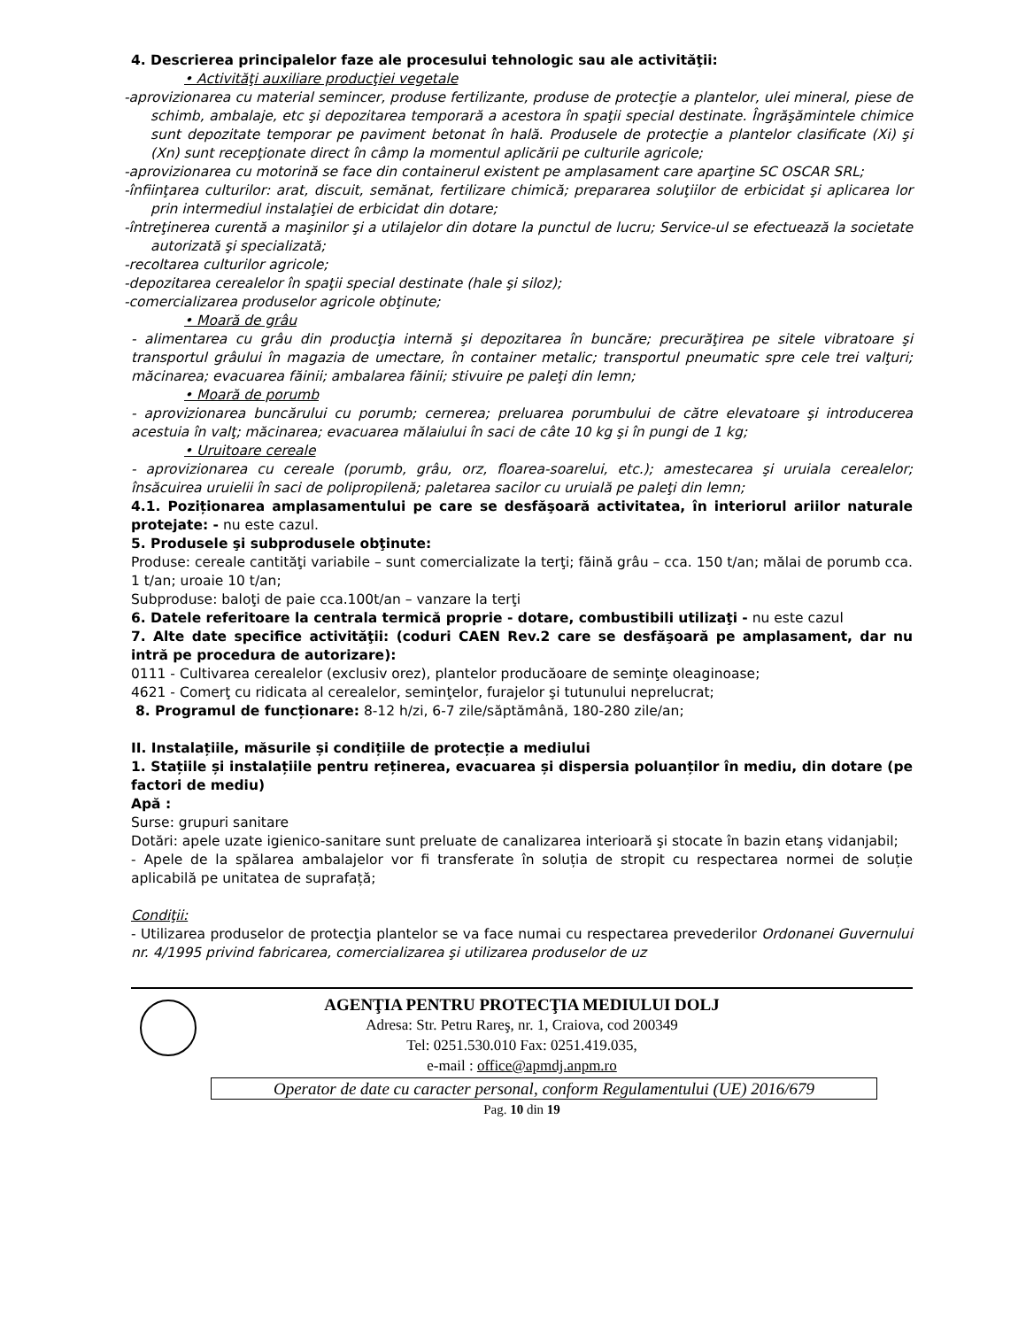4. Descrierea principalelor faze ale procesului tehnologic sau ale activităţii:
• Activităţi auxiliare producţiei vegetale
-aprovizionarea cu material semincer, produse fertilizante, produse de protecţie a plantelor, ulei mineral, piese de schimb, ambalaje, etc şi depozitarea temporară a acestora în spaţii special destinate. Îngrăşămintele chimice sunt depozitate temporar pe paviment betonat în hală. Produsele de protecţie a plantelor clasificate (Xi) şi (Xn) sunt recepţionate direct în câmp la momentul aplicării pe culturile agricole;
-aprovizionarea cu motorină se face din containerul existent pe amplasament care aparţine SC OSCAR SRL;
-înfiinţarea culturilor: arat, discuit, semănat, fertilizare chimică; prepararea soluţiilor de erbicidat şi aplicarea lor prin intermediul instalaţiei de erbicidat din dotare;
-întreţinerea curentă a maşinilor şi a utilajelor din dotare la punctul de lucru; Service-ul se efectuează la societate autorizată şi specializată;
-recoltarea culturilor agricole;
-depozitarea cerealelor în spaţii special destinate (hale şi siloz);
-comercializarea produselor agricole obţinute;
• Moară de grâu
- alimentarea cu grâu din producţia internă şi depozitarea în buncăre; precurăţirea pe sitele vibratoare şi transportul grâului în magazia de umectare, în container metalic; transportul pneumatic spre cele trei valţuri; măcinarea; evacuarea făinii; ambalarea făinii; stivuire pe paleţi din lemn;
• Moară de porumb
- aprovizionarea buncărului cu porumb; cernerea; preluarea porumbului de către elevatoare şi introducerea acestuia în valţ; măcinarea; evacuarea mălaiului în saci de câte 10 kg şi în pungi de 1 kg;
• Uruitoare cereale
- aprovizionarea cu cereale (porumb, grâu, orz, floarea-soarelui, etc.); amestecarea şi uruiala cerealelor; însăcuirea uruielii în saci de polipropilenă; paletarea sacilor cu uruială pe paleţi din lemn;
4.1. Poziționarea amplasamentului pe care se desfăşoară activitatea, în interiorul ariilor naturale protejate: - nu este cazul.
5. Produsele şi subprodusele obţinute:
Produse: cereale cantităţi variabile – sunt comercializate la terţi; făină grâu – cca. 150 t/an; mălai de porumb cca. 1 t/an; uroaie 10 t/an;
Subproduse: baloţi de paie cca.100t/an – vanzare la terţi
6. Datele referitoare la centrala termică proprie - dotare, combustibili utilizaţi - nu este cazul
7. Alte date specifice activităţii: (coduri CAEN Rev.2 care se desfăşoară pe amplasament, dar nu intră pe procedura de autorizare):
0111 - Cultivarea cerealelor (exclusiv orez), plantelor producăoare de seminţe oleaginoase;
4621 - Comerţ cu ridicata al cerealelor, seminţelor, furajelor şi tutunului neprelucrat;
8. Programul de funcționare: 8-12 h/zi, 6-7 zile/săptămână, 180-280 zile/an;
II. Instalațiile, măsurile și condițiile de protecție a mediului
1. Stațiile și instalațiile pentru reținerea, evacuarea și dispersia poluanților în mediu, din dotare (pe factori de mediu)
Apă :
Surse: grupuri sanitare
Dotări: apele uzate igienico-sanitare sunt preluate de canalizarea interioară şi stocate în bazin etanş vidanjabil;
- Apele de la spălarea ambalajelor vor fi transferate în soluția de stropit cu respectarea normei de soluție aplicabilă pe unitatea de suprafață;
Condiţii:
- Utilizarea produselor de protecţia plantelor se va face numai cu respectarea prevederilor Ordonanei Guvernului nr. 4/1995 privind fabricarea, comercializarea şi utilizarea produselor de uz
AGENŢIA PENTRU PROTECŢIA MEDIULUI DOLJ
Adresa: Str. Petru Rareş, nr. 1, Craiova, cod 200349
Tel: 0251.530.010 Fax: 0251.419.035,
e-mail : office@apmdj.anpm.ro
Operator de date cu caracter personal, conform Regulamentului (UE) 2016/679
Pag. 10 din 19